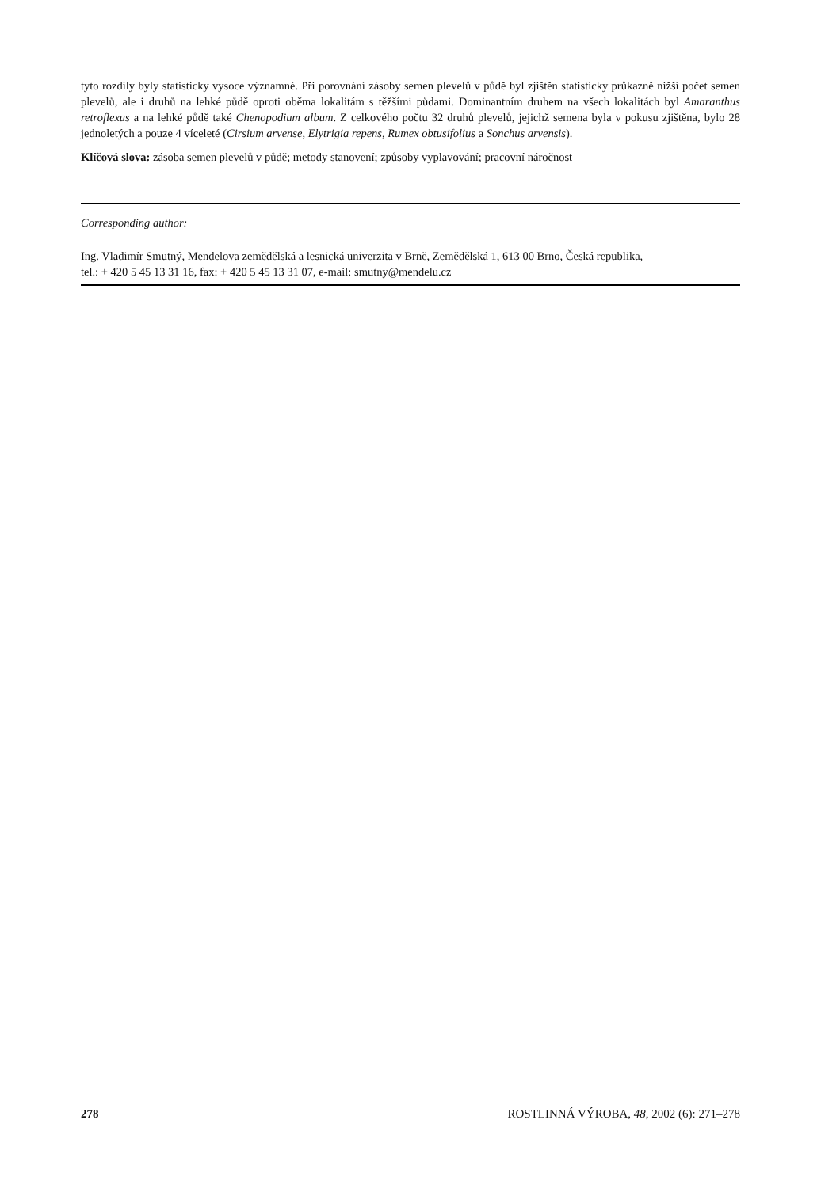tyto rozdíly byly statisticky vysoce významné. Při porovnání zásoby semen plevelů v půdě byl zjištěn statisticky průkazně nižší počet semen plevelů, ale i druhů na lehké půdě oproti oběma lokalitám s těžšími půdami. Dominantním druhem na všech lokalitách byl Amaranthus retroflexus a na lehké půdě také Chenopodium album. Z celkového počtu 32 druhů plevelů, jejichž semena byla v pokusu zjištěna, bylo 28 jednoletých a pouze 4 víceleté (Cirsium arvense, Elytrigia repens, Rumex obtusifolius a Sonchus arvensis).
Klíčová slova: zásoba semen plevelů v půdě; metody stanovení; způsoby vyplavování; pracovní náročnost
Corresponding author:
Ing. Vladimír Smutný, Mendelova zemědělská a lesnická univerzita v Brně, Zemědělská 1, 613 00 Brno, Česká republika,
tel.: + 420 5 45 13 31 16, fax: + 420 5 45 13 31 07, e-mail: smutny@mendelu.cz
278 ROSTLINNÁ VÝROBA, 48, 2002 (6): 271–278